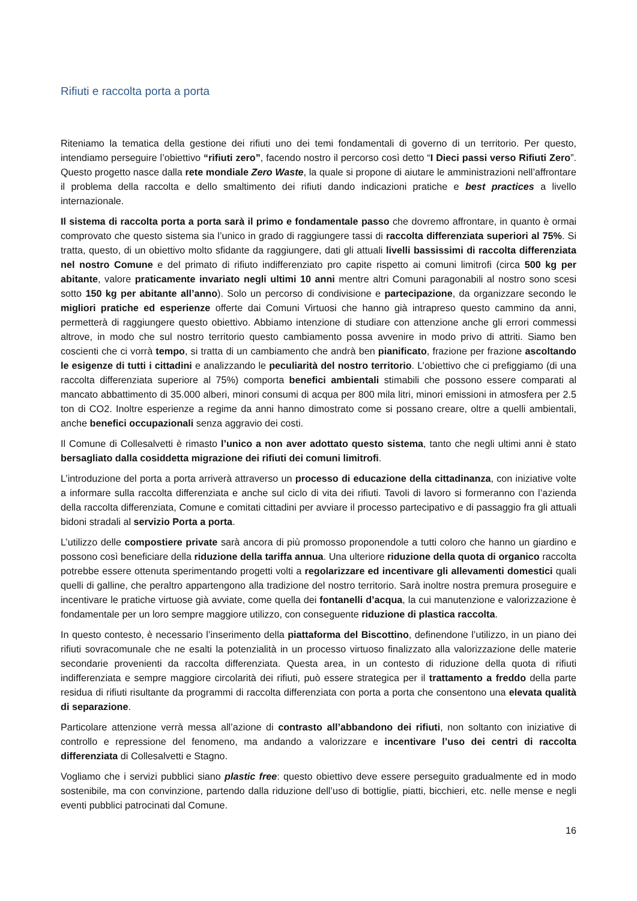Rifiuti e raccolta porta a porta
Riteniamo la tematica della gestione dei rifiuti uno dei temi fondamentali di governo di un territorio. Per questo, intendiamo perseguire l’obiettivo “rifiuti zero”, facendo nostro il percorso così detto “I Dieci passi verso Rifiuti Zero”. Questo progetto nasce dalla rete mondiale Zero Waste, la quale si propone di aiutare le amministrazioni nell’affrontare il problema della raccolta e dello smaltimento dei rifiuti dando indicazioni pratiche e best practices a livello internazionale.
Il sistema di raccolta porta a porta sarà il primo e fondamentale passo che dovremo affrontare, in quanto è ormai comprovato che questo sistema sia l’unico in grado di raggiungere tassi di raccolta differenziata superiori al 75%. Si tratta, questo, di un obiettivo molto sfidante da raggiungere, dati gli attuali livelli bassissimi di raccolta differenziata nel nostro Comune e del primato di rifiuto indifferenziato pro capite rispetto ai comuni limitrofi (circa 500 kg per abitante, valore praticamente invariato negli ultimi 10 anni mentre altri Comuni paragonabili al nostro sono scesi sotto 150 kg per abitante all’anno). Solo un percorso di condivisione e partecipazione, da organizzare secondo le migliori pratiche ed esperienze offerte dai Comuni Virtuosi che hanno già intrapreso questo cammino da anni, permetterà di raggiungere questo obiettivo. Abbiamo intenzione di studiare con attenzione anche gli errori commessi altrove, in modo che sul nostro territorio questo cambiamento possa avvenire in modo privo di attriti. Siamo ben coscienti che ci vorrà tempo, si tratta di un cambiamento che andrà ben pianificato, frazione per frazione ascoltando le esigenze di tutti i cittadini e analizzando le peculiarità del nostro territorio. L’obiettivo che ci prefiggiamo (di una raccolta differenziata superiore al 75%) comporta benefici ambientali stimabili che possono essere comparati al mancato abbattimento di 35.000 alberi, minori consumi di acqua per 800 mila litri, minori emissioni in atmosfera per 2.5 ton di CO2. Inoltre esperienze a regime da anni hanno dimostrato come si possano creare, oltre a quelli ambientali, anche benefici occupazionali senza aggravio dei costi.
Il Comune di Collesalvetti è rimasto l’unico a non aver adottato questo sistema, tanto che negli ultimi anni è stato bersagliato dalla cosiddetta migrazione dei rifiuti dei comuni limitrofi.
L’introduzione del porta a porta arriverà attraverso un processo di educazione della cittadinanza, con iniziative volte a informare sulla raccolta differenziata e anche sul ciclo di vita dei rifiuti. Tavoli di lavoro si formeranno con l’azienda della raccolta differenziata, Comune e comitati cittadini per avviare il processo partecipativo e di passaggio fra gli attuali bidoni stradali al servizio Porta a porta.
L’utilizzo delle compostiere private sarà ancora di più promosso proponendole a tutti coloro che hanno un giardino e possono così beneficiare della riduzione della tariffa annua. Una ulteriore riduzione della quota di organico raccolta potrebbe essere ottenuta sperimentando progetti volti a regolarizzare ed incentivare gli allevamenti domestici quali quelli di galline, che peraltro appartengono alla tradizione del nostro territorio. Sarà inoltre nostra premura proseguire e incentivare le pratiche virtuose già avviate, come quella dei fontanelli d’acqua, la cui manutenzione e valorizzazione è fondamentale per un loro sempre maggiore utilizzo, con conseguente riduzione di plastica raccolta.
In questo contesto, è necessario l’inserimento della piattaforma del Biscottino, definendone l’utilizzo, in un piano dei rifiuti sovracomunale che ne esalti la potenzialità in un processo virtuoso finalizzato alla valorizzazione delle materie secondarie provenienti da raccolta differenziata. Questa area, in un contesto di riduzione della quota di rifiuti indifferenziata e sempre maggiore circolarità dei rifiuti, può essere strategica per il trattamento a freddo della parte residua di rifiuti risultante da programmi di raccolta differenziata con porta a porta che consentono una elevata qualità di separazione.
Particolare attenzione verrà messa all’azione di contrasto all’abbandono dei rifiuti, non soltanto con iniziative di controllo e repressione del fenomeno, ma andando a valorizzare e incentivare l’uso dei centri di raccolta differenziata di Collesalvetti e Stagno.
Vogliamo che i servizi pubblici siano plastic free: questo obiettivo deve essere perseguito gradualmente ed in modo sostenibile, ma con convinzione, partendo dalla riduzione dell’uso di bottiglie, piatti, bicchieri, etc. nelle mense e negli eventi pubblici patrocinati dal Comune.
16